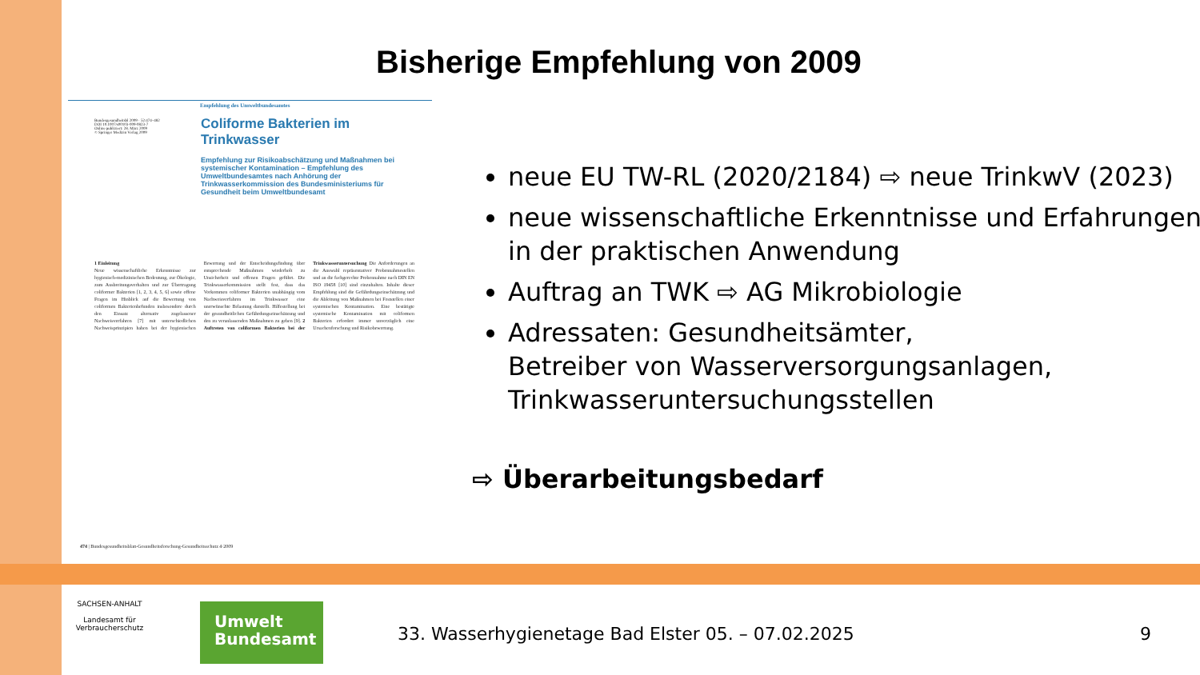Bisherige Empfehlung von 2009
Empfehlung des Umweltbundesamtes
Bundesgesundheitsbl 2009 · 52:474–482
DOI 10.1007/s00103-009-0823-7
Online publiziert: 28. März 2009
© Springer Medizin Verlag 2009
Coliforme Bakterien im Trinkwasser
Empfehlung zur Risikoabschätzung und Maßnahmen bei systemischer Kontamination – Empfehlung des Umweltbundesamtes nach Anhörung der Trinkwasserkommission des Bundesministeriums für Gesundheit beim Umweltbundesamt
1 Einleitung
Neue wissenschaftliche Erkenntnisse zur hygienisch-medizinischen Bedeutung, zur Ökologie, zum Ausbreitungsverhalten und zur Übertragung coliformer Bakterien [1, 2, 3, 4, 5, 6] sowie offene Fragen im Hinblick auf die Bewertung von coliformen Bakterienbefunden insbesondere durch den Einsatz alternativ zugelassener Nachweisverfahren [7] mit unterschiedlichen Nachweisprinzipien haben bei der hygienischen Bewertung und der Entscheidungsfindung über entsprechende Maßnahmen wiederholt zu Unsicherheit und offenen Fragen geführt. Die Trinkwasserkommission stellt fest, dass das Vorkommen coliformer Bakterien unabhängig vom Nachweisverfahren im Trinkwasser eine unerwünschte Belastung darstellt. Hilfestellung bei der gesundheitlichen Gefährdungseinschätzung und den zu veranlassenden Maßnahmen zu geben [9]. 2 Auftreten von coliformen Bakterien bei der Trinkwasseruntersuchung Die Anforderungen an die Auswahl repräsentativer Probennahmestellen und an die fachgerechte Probennahme nach DIN EN ISO 19458 [10] sind einzuhalten. Inhalte dieser Empfehlung sind die Gefährdungseinschätzung und die Ableitung von Maßnahmen bei Feststellen einer systemischen Kontamination. Eine bestätigte systemische Kontamination mit coliformen Bakterien erfordert immer unverzüglich eine Ursachenforschung und Risikobewertung.
474 | Bundesgesundheitsblatt-Gesundheitsforschung-Gesundheitsschutz 4·2009
neue EU TW-RL (2020/2184) ⇨ neue TrinkwV (2023)
neue wissenschaftliche Erkenntnisse und Erfahrungen in der praktischen Anwendung
Auftrag an TWK ⇨ AG Mikrobiologie
Adressaten: Gesundheitsämter,
Betreiber von Wasserversorgungsanlagen, Trinkwasseruntersuchungsstellen
⇨ Überarbeitungsbedarf
SACHSEN-ANHALT
Landesamt für Verbraucherschutz
Umwelt
Bundesamt
33. Wasserhygienetage Bad Elster 05. – 07.02.2025
9